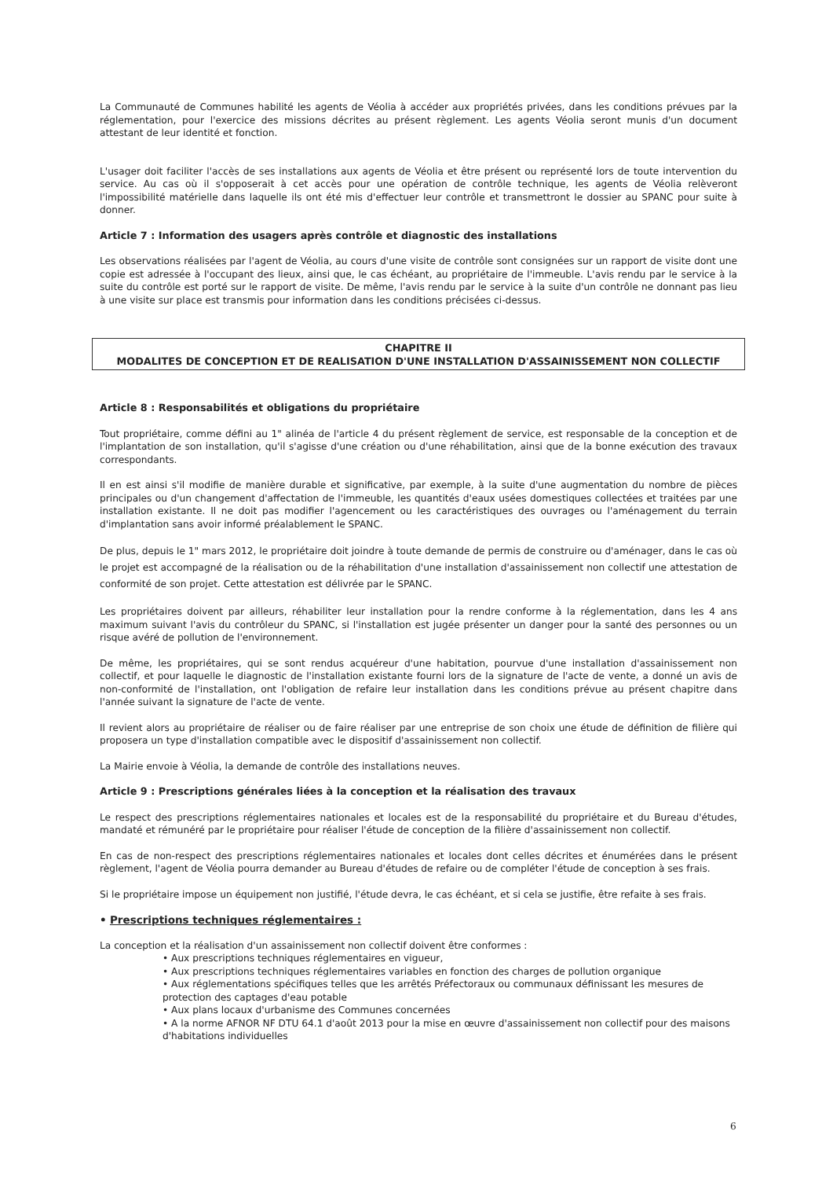La Communauté de Communes habilité les agents de Véolia à accéder aux propriétés privées, dans les conditions prévues par la réglementation, pour l'exercice des missions décrites au présent règlement. Les agents Véolia seront munis d'un document attestant de leur identité et fonction.
L'usager doit faciliter l'accès de ses installations aux agents de Véolia et être présent ou représenté lors de toute intervention du service. Au cas où il s'opposerait à cet accès pour une opération de contrôle technique, les agents de Véolia relèveront l'impossibilité matérielle dans laquelle ils ont été mis d'effectuer leur contrôle et transmettront le dossier au SPANC pour suite à donner.
Article 7 : Information des usagers après contrôle et diagnostic des installations
Les observations réalisées par l'agent de Véolia, au cours d'une visite de contrôle sont consignées sur un rapport de visite dont une copie est adressée à l'occupant des lieux, ainsi que, le cas échéant, au propriétaire de l'immeuble. L'avis rendu par le service à la suite du contrôle est porté sur le rapport de visite. De même, l'avis rendu par le service à la suite d'un contrôle ne donnant pas lieu à une visite sur place est transmis pour information dans les conditions précisées ci-dessus.
CHAPITRE II
MODALITES DE CONCEPTION ET DE REALISATION D'UNE INSTALLATION D'ASSAINISSEMENT NON COLLECTIF
Article 8 : Responsabilités et obligations du propriétaire
Tout propriétaire, comme défini au 1" alinéa de l'article 4 du présent règlement de service, est responsable de la conception et de l'implantation de son installation, qu'il s'agisse d'une création ou d'une réhabilitation, ainsi que de la bonne exécution des travaux correspondants.
Il en est ainsi s'il modifie de manière durable et significative, par exemple, à la suite d'une augmentation du nombre de pièces principales ou d'un changement d'affectation de l'immeuble, les quantités d'eaux usées domestiques collectées et traitées par une installation existante. Il ne doit pas modifier l'agencement ou les caractéristiques des ouvrages ou l'aménagement du terrain d'implantation sans avoir informé préalablement le SPANC.
De plus, depuis le 1" mars 2012, le propriétaire doit joindre à toute demande de permis de construire ou d'aménager, dans le cas où le projet est accompagné de la réalisation ou de la réhabilitation d'une installation d'assainissement non collectif une attestation de conformité de son projet. Cette attestation est délivrée par le SPANC.
Les propriétaires doivent par ailleurs, réhabiliter leur installation pour la rendre conforme à la réglementation, dans les 4 ans maximum suivant l'avis du contrôleur du SPANC, si l'installation est jugée présenter un danger pour la santé des personnes ou un risque avéré de pollution de l'environnement.
De même, les propriétaires, qui se sont rendus acquéreur d'une habitation, pourvue d'une installation d'assainissement non collectif, et pour laquelle le diagnostic de l'installation existante fourni lors de la signature de l'acte de vente, a donné un avis de non-conformité de l'installation, ont l'obligation de refaire leur installation dans les conditions prévue au présent chapitre dans l'année suivant la signature de l'acte de vente.
Il revient alors au propriétaire de réaliser ou de faire réaliser par une entreprise de son choix une étude de définition de filière qui proposera un type d'installation compatible avec le dispositif d'assainissement non collectif.
La Mairie envoie à Véolia, la demande de contrôle des installations neuves.
Article 9 : Prescriptions générales liées à la conception et la réalisation des travaux
Le respect des prescriptions réglementaires nationales et locales est de la responsabilité du propriétaire et du Bureau d'études, mandaté et rémunéré par le propriétaire pour réaliser l'étude de conception de la filière d'assainissement non collectif.
En cas de non-respect des prescriptions réglementaires nationales et locales dont celles décrites et énumérées dans le présent règlement, l'agent de Véolia pourra demander au Bureau d'études de refaire ou de compléter l'étude de conception à ses frais.
Si le propriétaire impose un équipement non justifié, l'étude devra, le cas échéant, et si cela se justifie, être refaite à ses frais.
• Prescriptions techniques réglementaires :
La conception et la réalisation d'un assainissement non collectif doivent être conformes :
• Aux prescriptions techniques réglementaires en vigueur,
• Aux prescriptions techniques réglementaires variables en fonction des charges de pollution organique
• Aux réglementations spécifiques telles que les arrêtés Préfectoraux ou communaux définissant les mesures de protection des captages d'eau potable
• Aux plans locaux d'urbanisme des Communes concernées
• A la norme AFNOR NF DTU 64.1 d'août 2013 pour la mise en œuvre d'assainissement non collectif pour des maisons d'habitations individuelles
6